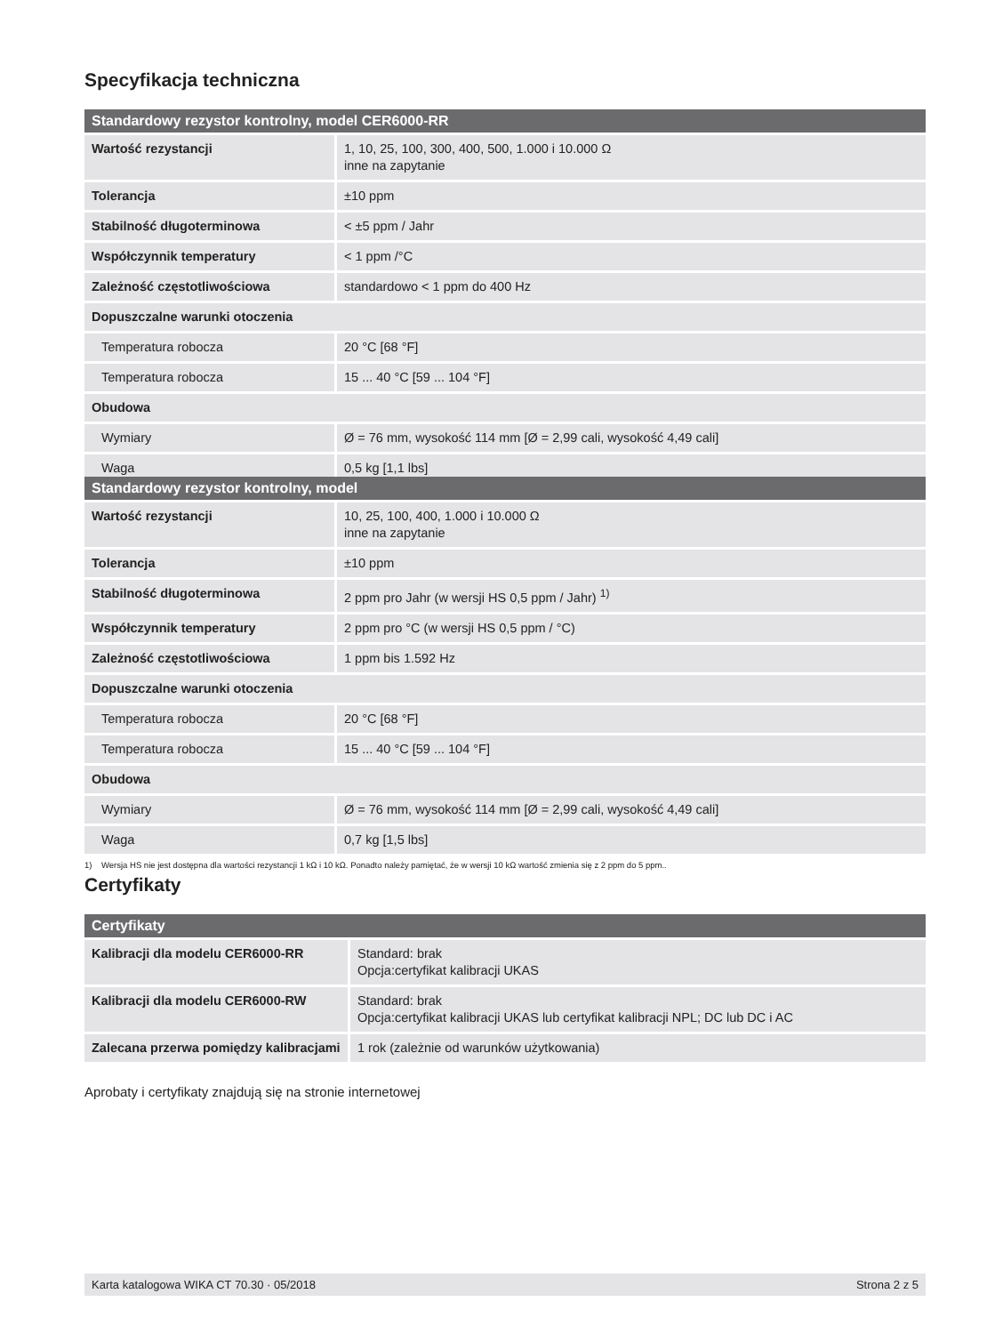Specyfikacja techniczna
| Standardowy rezystor kontrolny, model CER6000-RR | |
| --- | --- |
| Wartość rezystancji | 1, 10, 25, 100, 300, 400, 500, 1.000 i 10.000 Ω inne na zapytanie |
| Tolerancja | ±10 ppm |
| Stabilność długoterminowa | < ±5 ppm / Jahr |
| Współczynnik temperatury | < 1 ppm /°C |
| Zależność częstotliwościowa | standardowo < 1 ppm do 400 Hz |
| Dopuszczalne warunki otoczenia | |
| Temperatura robocza | 20 °C [68 °F] |
| Temperatura robocza | 15 ... 40 °C [59 ... 104 °F] |
| Obudowa | |
| Wymiary | Ø = 76 mm, wysokość 114 mm [Ø = 2,99 cali, wysokość 4,49 cali] |
| Waga | 0,5 kg [1,1 lbs] |
| Standardowy rezystor kontrolny, model | |
| --- | --- |
| Wartość rezystancji | 10, 25, 100, 400, 1.000 i 10.000 Ω inne na zapytanie |
| Tolerancja | ±10 ppm |
| Stabilność długoterminowa | 2 ppm pro Jahr (w wersji HS 0,5 ppm / Jahr) <sup>1)</sup> |
| Współczynnik temperatury | 2 ppm pro °C (w wersji HS 0,5 ppm / °C) |
| Zależność częstotliwościowa | 1 ppm bis 1.592 Hz |
| Dopuszczalne warunki otoczenia | |
| Temperatura robocza | 20 °C [68 °F] |
| Temperatura robocza | 15 ... 40 °C [59 ... 104 °F] |
| Obudowa | |
| Wymiary | Ø = 76 mm, wysokość 114 mm [Ø = 2,99 cali, wysokość 4,49 cali] |
| Waga | 0,7 kg [1,5 lbs] |
1) Wersja HS nie jest dostępna dla wartości rezystancji 1 kΩ i 10 kΩ. Ponadto należy pamiętać, że w wersji 10 kΩ wartość zmienia się z 2 ppm do 5 ppm..
Certyfikaty
| Certyfikaty | |
| --- | --- |
| Kalibracji dla modelu CER6000-RR | Standard: brak Opcja:certyfikat kalibracji UKAS |
| Kalibracji dla modelu CER6000-RW | Standard: brak Opcja:certyfikat kalibracji UKAS lub certyfikat kalibracji NPL; DC lub DC i AC |
| Zalecana przerwa pomiędzy kalibracjami | 1 rok (zależnie od warunków użytkowania) |
Aprobaty i certyfikaty znajdują się na stronie internetowej
Karta katalogowa WIKA CT 70.30 · 05/2018 Strona 2 z 5